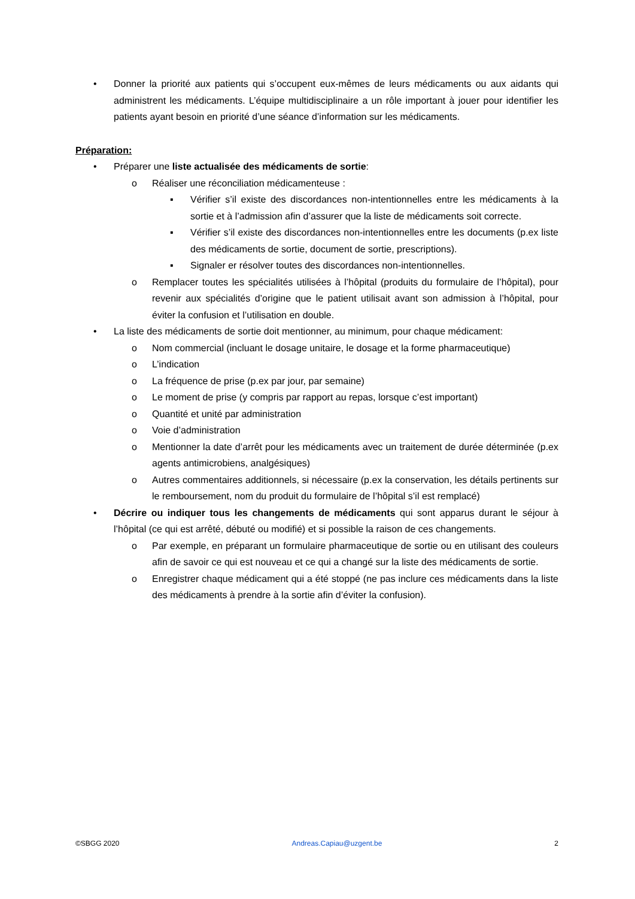• Donner la priorité aux patients qui s’occupent eux-mêmes de leurs médicaments ou aux aidants qui administrent les médicaments. L’équipe multidisciplinaire a un rôle important à jouer pour identifier les patients ayant besoin en priorité d’une séance d’information sur les médicaments.
Préparation:
• Préparer une liste actualisée des médicaments de sortie:
o Réaliser une réconciliation médicamenteuse :
▪ Vérifier s’il existe des discordances non-intentionnelles entre les médicaments à la sortie et à l’admission afin d’assurer que la liste de médicaments soit correcte.
▪ Vérifier s’il existe des discordances non-intentionnelles entre les documents (p.ex liste des médicaments de sortie, document de sortie, prescriptions).
▪ Signaler er résolver toutes des discordances non-intentionnelles.
o Remplacer toutes les spécialités utilisées à l’hôpital (produits du formulaire de l’hôpital), pour revenir aux spécialités d’origine que le patient utilisait avant son admission à l’hôpital, pour éviter la confusion et l’utilisation en double.
• La liste des médicaments de sortie doit mentionner, au minimum, pour chaque médicament:
o Nom commercial (incluant le dosage unitaire, le dosage et la forme pharmaceutique)
o L’indication
o La fréquence de prise (p.ex par jour, par semaine)
o Le moment de prise (y compris par rapport au repas, lorsque c’est important)
o Quantité et unité par administration
o Voie d’administration
o Mentionner la date d’arrêt pour les médicaments avec un traitement de durée déterminée (p.ex agents antimicrobiens, analgésiques)
o Autres commentaires additionnels, si nécessaire (p.ex la conservation, les détails pertinents sur le remboursement, nom du produit du formulaire de l’hôpital s’il est remplacé)
• Décrire ou indiquer tous les changements de médicaments qui sont apparus durant le séjour à l’hôpital (ce qui est arrêté, débuté ou modifié) et si possible la raison de ces changements.
o Par exemple, en préparant un formulaire pharmaceutique de sortie ou en utilisant des couleurs afin de savoir ce qui est nouveau et ce qui a changé sur la liste des médicaments de sortie.
o Enregistrer chaque médicament qui a été stoppé (ne pas inclure ces médicaments dans la liste des médicaments à prendre à la sortie afin d’éviter la confusion).
©SBGG 2020 Andreas.Capiau@uzgent.be 2